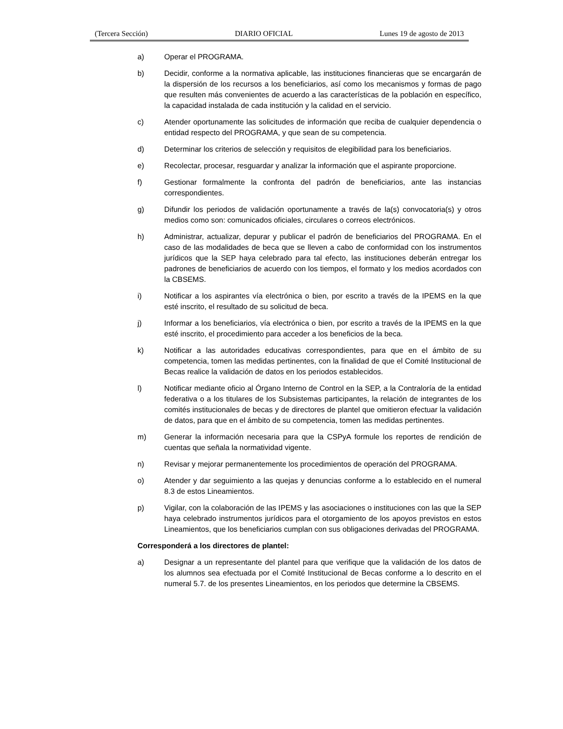(Tercera Sección) DIARIO OFICIAL Lunes 19 de agosto de 2013
a) Operar el PROGRAMA.
b) Decidir, conforme a la normativa aplicable, las instituciones financieras que se encargarán de la dispersión de los recursos a los beneficiarios, así como los mecanismos y formas de pago que resulten más convenientes de acuerdo a las características de la población en específico, la capacidad instalada de cada institución y la calidad en el servicio.
c) Atender oportunamente las solicitudes de información que reciba de cualquier dependencia o entidad respecto del PROGRAMA, y que sean de su competencia.
d) Determinar los criterios de selección y requisitos de elegibilidad para los beneficiarios.
e) Recolectar, procesar, resguardar y analizar la información que el aspirante proporcione.
f) Gestionar formalmente la confronta del padrón de beneficiarios, ante las instancias correspondientes.
g) Difundir los periodos de validación oportunamente a través de la(s) convocatoria(s) y otros medios como son: comunicados oficiales, circulares o correos electrónicos.
h) Administrar, actualizar, depurar y publicar el padrón de beneficiarios del PROGRAMA. En el caso de las modalidades de beca que se lleven a cabo de conformidad con los instrumentos jurídicos que la SEP haya celebrado para tal efecto, las instituciones deberán entregar los padrones de beneficiarios de acuerdo con los tiempos, el formato y los medios acordados con la CBSEMS.
i) Notificar a los aspirantes vía electrónica o bien, por escrito a través de la IPEMS en la que esté inscrito, el resultado de su solicitud de beca.
j) Informar a los beneficiarios, vía electrónica o bien, por escrito a través de la IPEMS en la que esté inscrito, el procedimiento para acceder a los beneficios de la beca.
k) Notificar a las autoridades educativas correspondientes, para que en el ámbito de su competencia, tomen las medidas pertinentes, con la finalidad de que el Comité Institucional de Becas realice la validación de datos en los periodos establecidos.
l) Notificar mediante oficio al Órgano Interno de Control en la SEP, a la Contraloría de la entidad federativa o a los titulares de los Subsistemas participantes, la relación de integrantes de los comités institucionales de becas y de directores de plantel que omitieron efectuar la validación de datos, para que en el ámbito de su competencia, tomen las medidas pertinentes.
m) Generar la información necesaria para que la CSPyA formule los reportes de rendición de cuentas que señala la normatividad vigente.
n) Revisar y mejorar permanentemente los procedimientos de operación del PROGRAMA.
o) Atender y dar seguimiento a las quejas y denuncias conforme a lo establecido en el numeral 8.3 de estos Lineamientos.
p) Vigilar, con la colaboración de las IPEMS y las asociaciones o instituciones con las que la SEP haya celebrado instrumentos jurídicos para el otorgamiento de los apoyos previstos en estos Lineamientos, que los beneficiarios cumplan con sus obligaciones derivadas del PROGRAMA.
Corresponderá a los directores de plantel:
a) Designar a un representante del plantel para que verifique que la validación de los datos de los alumnos sea efectuada por el Comité Institucional de Becas conforme a lo descrito en el numeral 5.7. de los presentes Lineamientos, en los periodos que determine la CBSEMS.